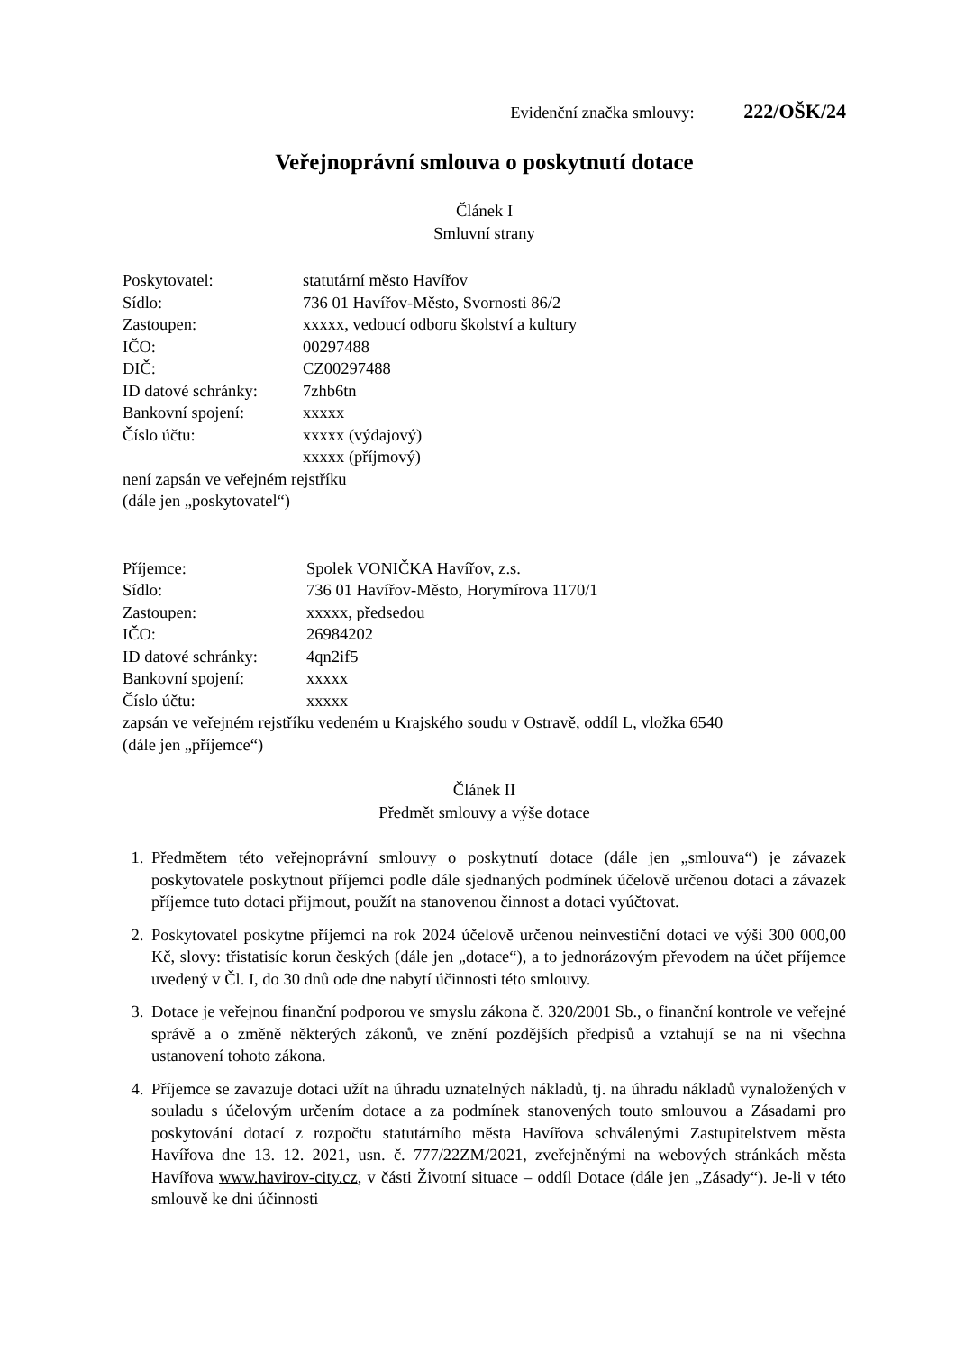Evidenční značka smlouvy: 222/OŠK/24
Veřejnoprávní smlouva o poskytnutí dotace
Článek I
Smluvní strany
| Poskytovatel: | statutární město Havířov |
| Sídlo: | 736 01 Havířov-Město, Svornosti 86/2 |
| Zastoupen: | xxxxx, vedoucí odboru školství a kultury |
| IČO: | 00297488 |
| DIČ: | CZ00297488 |
| ID datové schránky: | 7zhb6tn |
| Bankovní spojení: | xxxxx |
| Číslo účtu: | xxxxx (výdajový) xxxxx (příjmový) |
není zapsán ve veřejném rejstříku
(dále jen „poskytovatel“)
| Příjemce: | Spolek VONIČKA Havířov, z.s. |
| Sídlo: | 736 01 Havířov-Město, Horymírova 1170/1 |
| Zastoupen: | xxxxx, předsedou |
| IČO: | 26984202 |
| ID datové schránky: | 4qn2if5 |
| Bankovní spojení: | xxxxx |
| Číslo účtu: | xxxxx |
zapsán ve veřejném rejstříku vedeném u Krajského soudu v Ostravě, oddíl L, vložka 6540
(dále jen „příjemce“)
Článek II
Předmět smlouvy a výše dotace
1. Předmětem této veřejnoprávní smlouvy o poskytnutí dotace (dále jen „smlouva“) je závazek poskytovatele poskytnout příjemci podle dále sjednaných podmínek účelově určenou dotaci a závazek příjemce tuto dotaci přijmout, použít na stanovenou činnost a dotaci vyúčtovat.
2. Poskytovatel poskytne příjemci na rok 2024 účelově určenou neinvestiční dotaci ve výši 300 000,00 Kč, slovy: třistatisíc korun českých (dále jen „dotace“), a to jednorázovým převodem na účet příjemce uvedený v Čl. I, do 30 dnů ode dne nabytí účinnosti této smlouvy.
3. Dotace je veřejnou finanční podporou ve smyslu zákona č. 320/2001 Sb., o finanční kontrole ve veřejné správě a o změně některých zákonů, ve znění pozdějších předpisů a vztahují se na ni všechna ustanovení tohoto zákona.
4. Příjemce se zavazuje dotaci užít na úhradu uznatelných nákladů, tj. na úhradu nákladů vynaložených v souladu s účelovým určením dotace a za podmínek stanovených touto smlouvou a Zásadami pro poskytování dotací z rozpočtu statutárního města Havířova schválenými Zastupitelstvem města Havířova dne 13. 12. 2021, usn. č. 777/22ZM/2021, zveřejněnými na webových stránkách města Havířova www.havirov-city.cz, v části Životní situace – oddíl Dotace (dále jen „Zásady“). Je-li v této smlouvě ke dni účinnosti